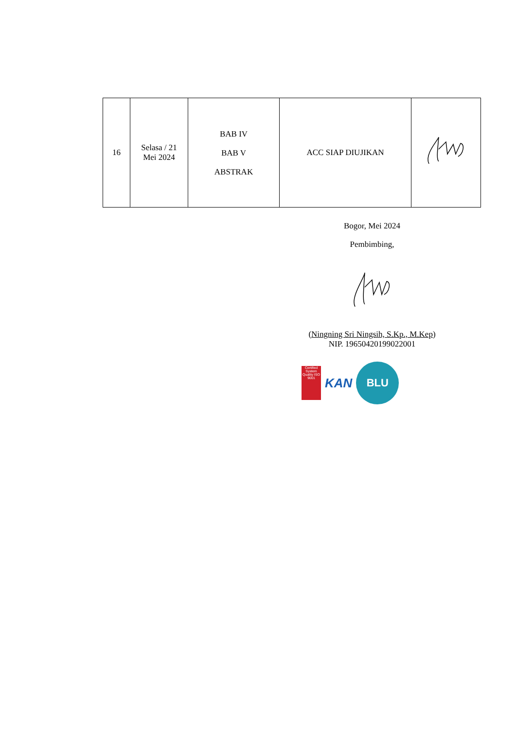| 16 | Selasa / 21 Mei 2024 | BAB IV BAB V ABSTRAK | ACC SIAP DIUJIKAN | |
Bogor, Mei 2024
Pembimbing,
(Ningning Sri Ningsih, S.Kp., M.Kep)
NIP. 19650420199022001
Certified System
Quality ISO 9001
KAN
BLU